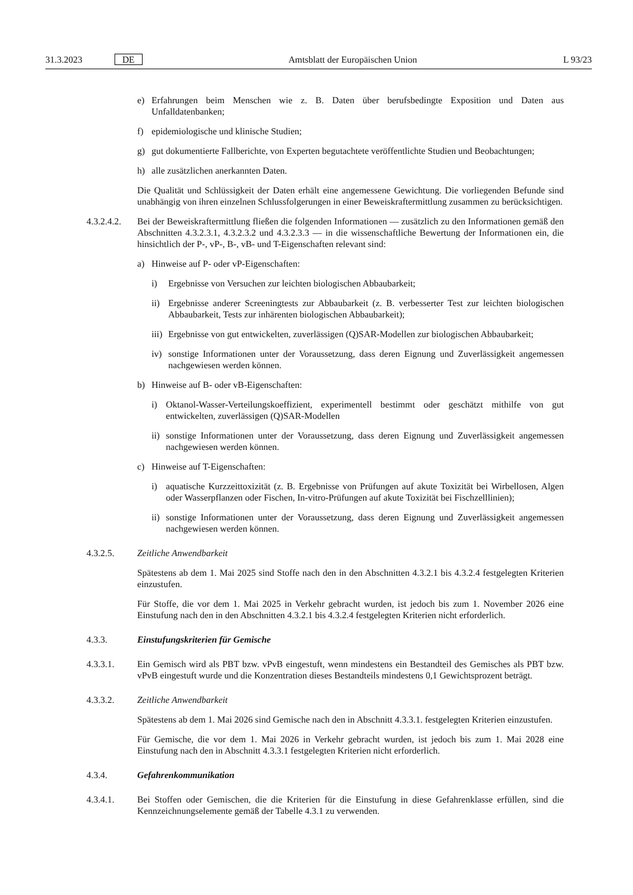31.3.2023 DE Amtsblatt der Europäischen Union L 93/23
e) Erfahrungen beim Menschen wie z. B. Daten über berufsbedingte Exposition und Daten aus Unfalldatenbanken;
f) epidemiologische und klinische Studien;
g) gut dokumentierte Fallberichte, von Experten begutachtete veröffentlichte Studien und Beobachtungen;
h) alle zusätzlichen anerkannten Daten.
Die Qualität und Schlüssigkeit der Daten erhält eine angemessene Gewichtung. Die vorliegenden Befunde sind unabhängig von ihren einzelnen Schlussfolgerungen in einer Beweiskraftermittlung zusammen zu berücksichtigen.
4.3.2.4.2. Bei der Beweiskraftermittlung fließen die folgenden Informationen — zusätzlich zu den Informationen gemäß den Abschnitten 4.3.2.3.1, 4.3.2.3.2 und 4.3.2.3.3 — in die wissenschaftliche Bewertung der Informationen ein, die hinsichtlich der P-, vP-, B-, vB- und T-Eigenschaften relevant sind:
a) Hinweise auf P- oder vP-Eigenschaften:
i) Ergebnisse von Versuchen zur leichten biologischen Abbaubarkeit;
ii) Ergebnisse anderer Screeningtests zur Abbaubarkeit (z. B. verbesserter Test zur leichten biologischen Abbaubarkeit, Tests zur inhärenten biologischen Abbaubarkeit);
iii) Ergebnisse von gut entwickelten, zuverlässigen (Q)SAR-Modellen zur biologischen Abbaubarkeit;
iv) sonstige Informationen unter der Voraussetzung, dass deren Eignung und Zuverlässigkeit angemessen nachgewiesen werden können.
b) Hinweise auf B- oder vB-Eigenschaften:
i) Oktanol-Wasser-Verteilungskoeffizient, experimentell bestimmt oder geschätzt mithilfe von gut entwickelten, zuverlässigen (Q)SAR-Modellen
ii) sonstige Informationen unter der Voraussetzung, dass deren Eignung und Zuverlässigkeit angemessen nachgewiesen werden können.
c) Hinweise auf T-Eigenschaften:
i) aquatische Kurzzeittoxizität (z. B. Ergebnisse von Prüfungen auf akute Toxizität bei Wirbellosen, Algen oder Wasserpflanzen oder Fischen, In-vitro-Prüfungen auf akute Toxizität bei Fischzelllinien);
ii) sonstige Informationen unter der Voraussetzung, dass deren Eignung und Zuverlässigkeit angemessen nachgewiesen werden können.
4.3.2.5. Zeitliche Anwendbarkeit
Spätestens ab dem 1. Mai 2025 sind Stoffe nach den in den Abschnitten 4.3.2.1 bis 4.3.2.4 festgelegten Kriterien einzustufen.
Für Stoffe, die vor dem 1. Mai 2025 in Verkehr gebracht wurden, ist jedoch bis zum 1. November 2026 eine Einstufung nach den in den Abschnitten 4.3.2.1 bis 4.3.2.4 festgelegten Kriterien nicht erforderlich.
4.3.3. Einstufungskriterien für Gemische
4.3.3.1. Ein Gemisch wird als PBT bzw. vPvB eingestuft, wenn mindestens ein Bestandteil des Gemisches als PBT bzw. vPvB eingestuft wurde und die Konzentration dieses Bestandteils mindestens 0,1 Gewichtsprozent beträgt.
4.3.3.2. Zeitliche Anwendbarkeit
Spätestens ab dem 1. Mai 2026 sind Gemische nach den in Abschnitt 4.3.3.1. festgelegten Kriterien einzustufen.
Für Gemische, die vor dem 1. Mai 2026 in Verkehr gebracht wurden, ist jedoch bis zum 1. Mai 2028 eine Einstufung nach den in Abschnitt 4.3.3.1 festgelegten Kriterien nicht erforderlich.
4.3.4. Gefahrenkommunikation
4.3.4.1. Bei Stoffen oder Gemischen, die die Kriterien für die Einstufung in diese Gefahrenklasse erfüllen, sind die Kennzeichnungselemente gemäß der Tabelle 4.3.1 zu verwenden.